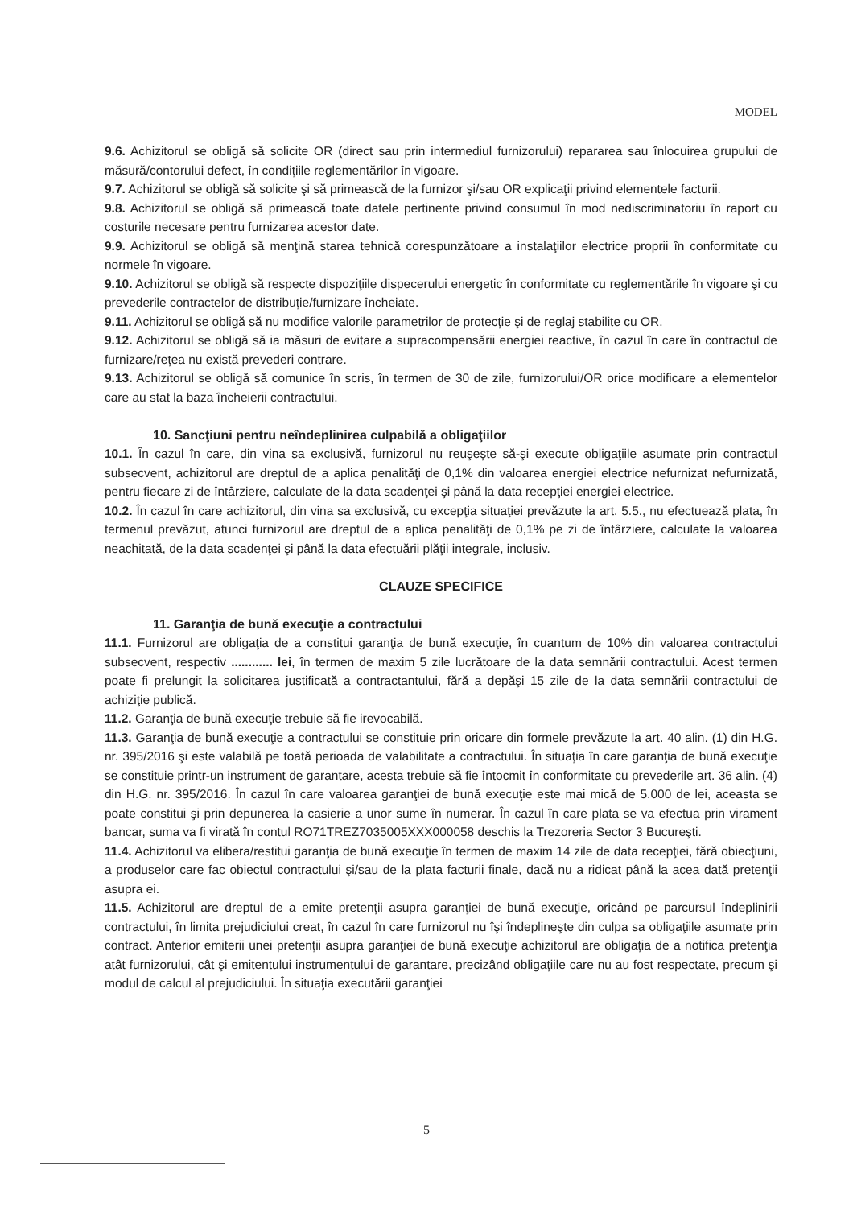MODEL
9.6. Achizitorul se obligă să solicite OR (direct sau prin intermediul furnizorului) repararea sau înlocuirea grupului de măsură/contorului defect, în condiţiile reglementărilor în vigoare.
9.7. Achizitorul se obligă să solicite şi să primească de la furnizor şi/sau OR explicaţii privind elementele facturii.
9.8. Achizitorul se obligă să primească toate datele pertinente privind consumul în mod nediscriminatoriu în raport cu costurile necesare pentru furnizarea acestor date.
9.9. Achizitorul se obligă să menţină starea tehnică corespunzătoare a instalaţiilor electrice proprii în conformitate cu normele în vigoare.
9.10. Achizitorul se obligă să respecte dispoziţiile dispecerului energetic în conformitate cu reglementările în vigoare şi cu prevederile contractelor de distribuţie/furnizare încheiate.
9.11. Achizitorul se obligă să nu modifice valorile parametrilor de protecţie şi de reglaj stabilite cu OR.
9.12. Achizitorul se obligă să ia măsuri de evitare a supracompensării energiei reactive, în cazul în care în contractul de furnizare/reţea nu există prevederi contrare.
9.13. Achizitorul se obligă să comunice în scris, în termen de 30 de zile, furnizorului/OR orice modificare a elementelor care au stat la baza încheierii contractului.
10. Sancţiuni pentru neîndeplinirea culpabilă a obligaţiilor
10.1. În cazul în care, din vina sa exclusivă, furnizorul nu reuşeşte să-şi execute obligaţiile asumate prin contractul subsecvent, achizitorul are dreptul de a aplica penalităţi de 0,1% din valoarea energiei electrice nefurnizat nefurnizată, pentru fiecare zi de întârziere, calculate de la data scadenţei şi până la data recepţiei energiei electrice.
10.2. În cazul în care achizitorul, din vina sa exclusivă, cu excepţia situaţiei prevăzute la art. 5.5., nu efectuează plata, în termenul prevăzut, atunci furnizorul are dreptul de a aplica penalităţi de 0,1% pe zi de întârziere, calculate la valoarea neachitată, de la data scadenţei şi până la data efectuării plăţii integrale, inclusiv.
CLAUZE SPECIFICE
11. Garanţia de bună execuţie a contractului
11.1. Furnizorul are obligaţia de a constitui garanţia de bună execuţie, în cuantum de 10% din valoarea contractului subsecvent, respectiv ............ lei, în termen de maxim 5 zile lucrătoare de la data semnării contractului. Acest termen poate fi prelungit la solicitarea justificată a contractantului, fără a depăşi 15 zile de la data semnării contractului de achiziţie publică.
11.2. Garanţia de bună execuţie trebuie să fie irevocabilă.
11.3. Garanţia de bună execuţie a contractului se constituie prin oricare din formele prevăzute la art. 40 alin. (1) din H.G. nr. 395/2016 şi este valabilă pe toată perioada de valabilitate a contractului. În situaţia în care garanţia de bună execuţie se constituie printr-un instrument de garantare, acesta trebuie să fie întocmit în conformitate cu prevederile art. 36 alin. (4) din H.G. nr. 395/2016. În cazul în care valoarea garanţiei de bună execuţie este mai mică de 5.000 de lei, aceasta se poate constitui şi prin depunerea la casierie a unor sume în numerar. În cazul în care plata se va efectua prin virament bancar, suma va fi virată în contul RO71TREZ7035005XXX000058 deschis la Trezoreria Sector 3 Bucureşti.
11.4. Achizitorul va elibera/restitui garanţia de bună execuţie în termen de maxim 14 zile de data recepţiei, fără obiecţiuni, a produselor care fac obiectul contractului şi/sau de la plata facturii finale, dacă nu a ridicat până la acea dată pretenţii asupra ei.
11.5. Achizitorul are dreptul de a emite pretenţii asupra garanţiei de bună execuţie, oricând pe parcursul îndeplinirii contractului, în limita prejudiciului creat, în cazul în care furnizorul nu îşi îndeplineşte din culpa sa obligaţiile asumate prin contract. Anterior emiterii unei pretenţii asupra garanţiei de bună execuţie achizitorul are obligaţia de a notifica pretenţia atât furnizorului, cât şi emitentului instrumentului de garantare, precizând obligaţiile care nu au fost respectate, precum şi modul de calcul al prejudiciului. În situaţia executării garanţiei
5